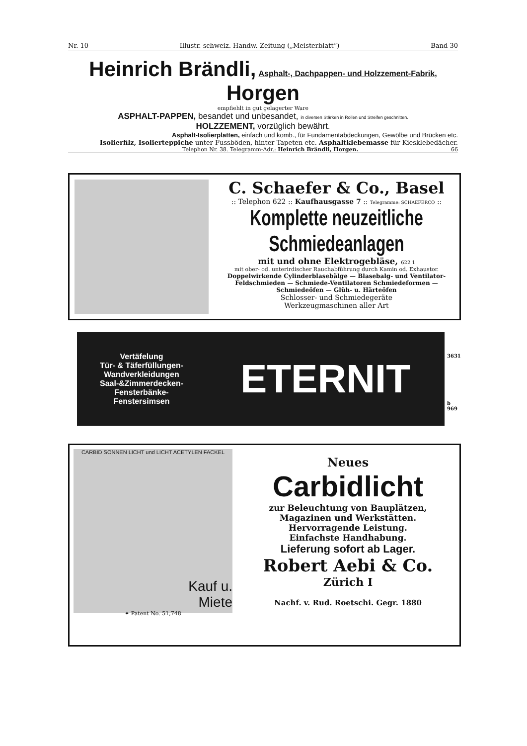Nr. 10 Illustr. schweiz. Handw.-Zeitung („Meisterblatt“) Band 30
Heinrich Brändli, Asphalt-, Dachpappen- und Holzzement-Fabrik, Horgen
empfiehlt in gut gelagerter Ware
ASPHALT-PAPPEN, besandet und unbesandet, in diversen Stärken in Rollen und Streifen geschnitten.
HOLZZEMENT, vorzüglich bewährt.
Asphalt-Isolierplatten, einfach und komb., für Fundamentabdeckungen, Gewölbe und Brücken etc.
Isolierfilz, Isolierteppiche unter Fussböden, hinter Tapeten etc. Asphaltklebemasse für Kiesklebedächer.
Telephon Nr. 38. Telegramm-Adr.: Heinrich Brändli, Horgen. 66
C. Schaefer & Co., Basel
:: Telephon 622 :: Kaufhausgasse 7 :: Telegramme: SCHAEFERCO ::
Komplette neuzeitliche Schmiedeanlagen
mit und ohne Elektrogebläse, 622 1
mit ober- od. unterirdischer Rauchabführung durch Kamin od. Exhaustor.
Doppelwirkende Cylinderblasebälge — Blasebalg- und Ventilator-Feldschmieden — Schmiede-Ventilatoren Schmiedeformen — Schmiedeöfen — Glüh- u. Härteöfen
Schlosser- und Schmiedegeräte
Werkzeugmaschinen aller Art
Vertäfelung
Tür- & Täferfüllungen-
Wandverkleidungen
Saal-&Zimmerdecken-
Fensterbänke-
Fenstersimsen
ETERNIT
3631
b
969
CARBID SONNEN LICHT und LICHT ACETYLEN FACKEL
Kauf u.
Miete
✦ Patent No. 51,748
Neues
Carbidlicht
zur Beleuchtung von Bauplätzen,
Magazinen und Werkstätten.
Hervorragende Leistung.
Einfachste Handhabung.
Lieferung sofort ab Lager.
Robert Aebi & Co.
Zürich I
Nachf. v. Rud. Roetschi. Gegr. 1880